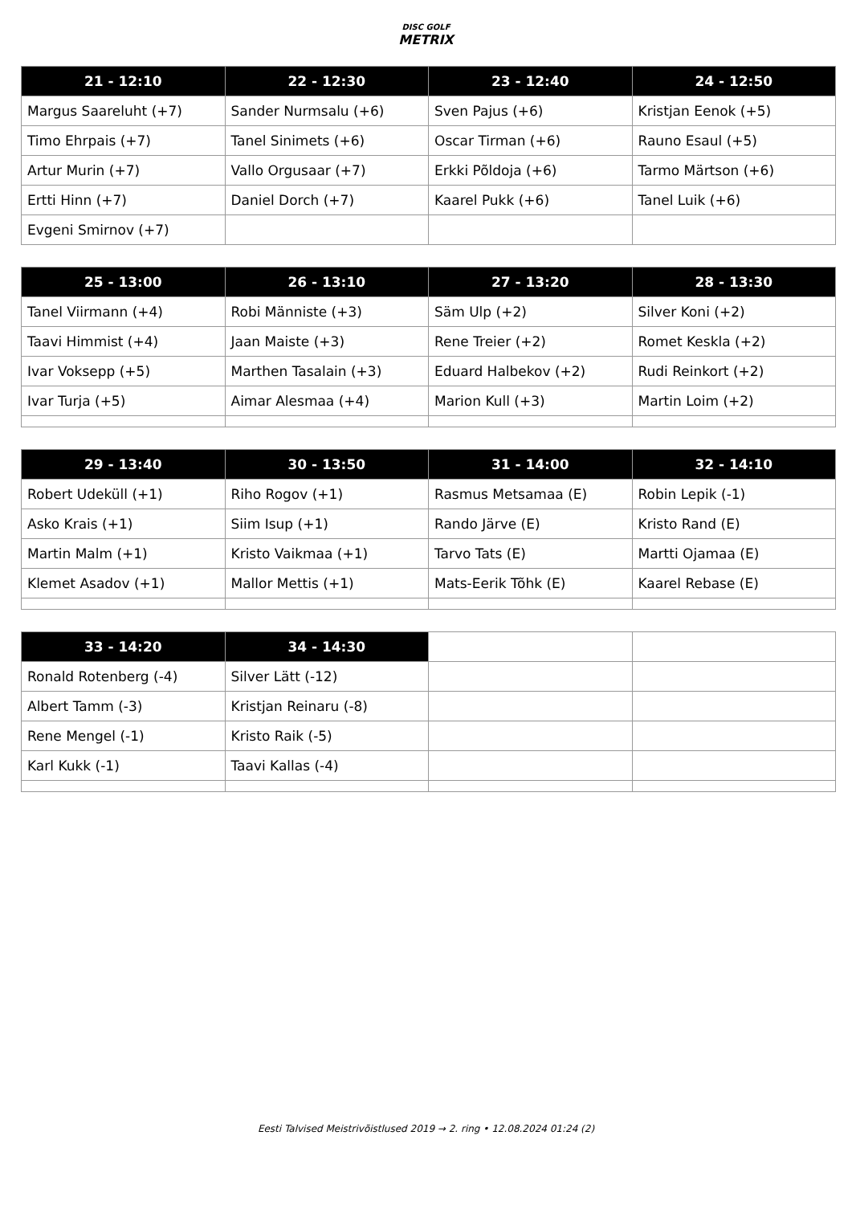DISC GOLF
METRIX
| 21 - 12:10 | 22 - 12:30 | 23 - 12:40 | 24 - 12:50 |
| --- | --- | --- | --- |
| Margus Saareluht (+7) | Sander Nurmsalu (+6) | Sven Pajus (+6) | Kristjan Eenok (+5) |
| Timo Ehrpais (+7) | Tanel Sinimets (+6) | Oscar Tirman (+6) | Rauno Esaul (+5) |
| Artur Murin (+7) | Vallo Orgusaar (+7) | Erkki Põldoja (+6) | Tarmo Märtson (+6) |
| Ertti Hinn (+7) | Daniel Dorch (+7) | Kaarel Pukk (+6) | Tanel Luik (+6) |
| Evgeni Smirnov (+7) | | | |
| 25 - 13:00 | 26 - 13:10 | 27 - 13:20 | 28 - 13:30 |
| --- | --- | --- | --- |
| Tanel Viirmann (+4) | Robi Männiste (+3) | Säm Ulp (+2) | Silver Koni (+2) |
| Taavi Himmist (+4) | Jaan Maiste (+3) | Rene Treier (+2) | Romet Keskla (+2) |
| Ivar Voksepp (+5) | Marthen Tasalain (+3) | Eduard Halbekov (+2) | Rudi Reinkort (+2) |
| Ivar Turja (+5) | Aimar Alesmaa (+4) | Marion Kull (+3) | Martin Loim (+2) |
| 29 - 13:40 | 30 - 13:50 | 31 - 14:00 | 32 - 14:10 |
| --- | --- | --- | --- |
| Robert Udeküll (+1) | Riho Rogov (+1) | Rasmus Metsamaa (E) | Robin Lepik (-1) |
| Asko Krais (+1) | Siim Isup (+1) | Rando Järve (E) | Kristo Rand (E) |
| Martin Malm (+1) | Kristo Vaikmaa (+1) | Tarvo Tats (E) | Martti Ojamaa (E) |
| Klemet Asadov (+1) | Mallor Mettis (+1) | Mats-Eerik Tõhk (E) | Kaarel Rebase (E) |
| 33 - 14:20 | 34 - 14:30 | | |
| --- | --- | --- | --- |
| Ronald Rotenberg (-4) | Silver Lätt (-12) | | |
| Albert Tamm (-3) | Kristjan Reinaru (-8) | | |
| Rene Mengel (-1) | Kristo Raik (-5) | | |
| Karl Kukk (-1) | Taavi Kallas (-4) | | |
Eesti Talvised Meistrivõistlused 2019 → 2. ring • 12.08.2024 01:24 (2)